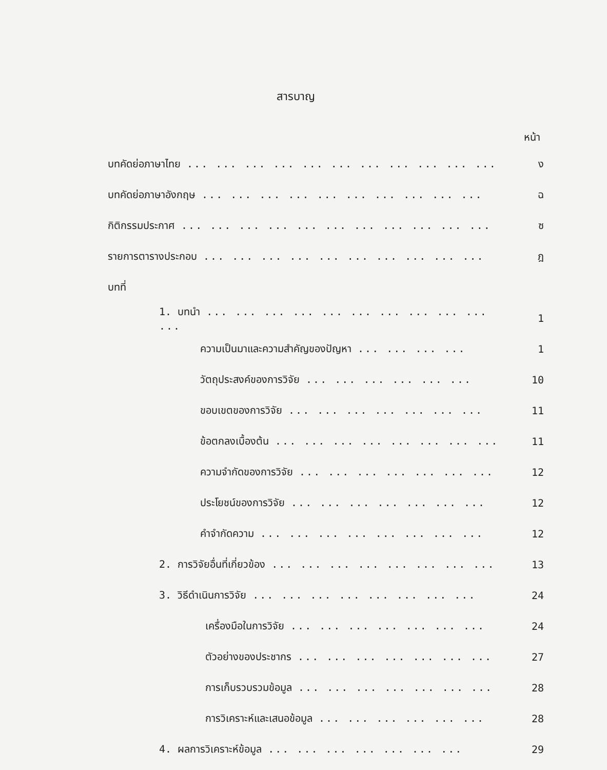สารบาญ
หน้า
| บทคัดย่อภาษาไทย ... ... ... ... ... ... ... ... ... ... ... | ง |
| บทคัดย่อภาษาอังกฤษ ... ... ... ... ... ... ... ... ... ... | ฉ |
| กิติกรรมประกาศ ... ... ... ... ... ... ... ... ... ... ... | ซ |
| รายการตารางประกอบ ... ... ... ... ... ... ... ... ... ... | ฎ |
| บทที่ | |
| 1. บทนำ ... ... ... ... ... ... ... ... ... ... ... | 1 |
| ความเป็นมาและความสำคัญของปัญหา ... ... ... ... | 1 |
| วัตถุประสงค์ของการวิจัย ... ... ... ... ... ... | 10 |
| ขอบเขตของการวิจัย ... ... ... ... ... ... ... | 11 |
| ข้อตกลงเบื้องต้น ... ... ... ... ... ... ... ... | 11 |
| ความจำกัดของการวิจัย ... ... ... ... ... ... ... | 12 |
| ประโยชน์ของการวิจัย ... ... ... ... ... ... ... | 12 |
| คำจำกัดความ ... ... ... ... ... ... ... ... | 12 |
| 2. การวิจัยอื่นที่เกี่ยวข้อง ... ... ... ... ... ... ... ... | 13 |
| 3. วิธีดำเนินการวิจัย ... ... ... ... ... ... ... ... | 24 |
| เครื่องมือในการวิจัย ... ... ... ... ... ... ... | 24 |
| ตัวอย่างของประชากร ... ... ... ... ... ... ... | 27 |
| การเก็บรวบรวมข้อมูล ... ... ... ... ... ... ... | 28 |
| การวิเคราะห์และเสนอข้อมูล ... ... ... ... ... ... | 28 |
| 4. ผลการวิเคราะห์ข้อมูล ... ... ... ... ... ... ... | 29 |